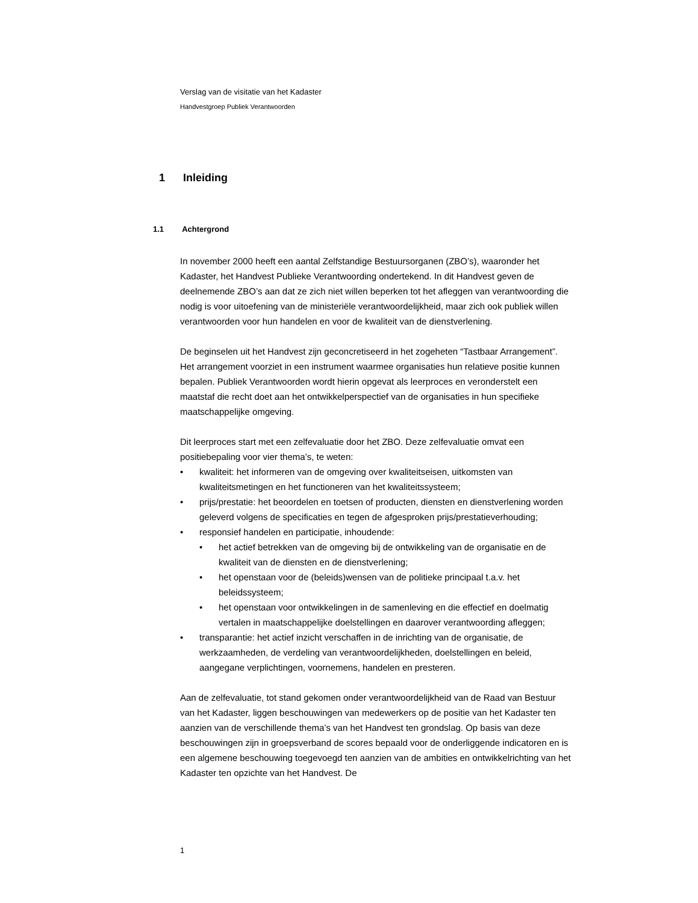Verslag van de visitatie van het Kadaster
Handvestgroep Publiek Verantwoorden
1 Inleiding
1.1 Achtergrond
In november 2000 heeft een aantal Zelfstandige Bestuursorganen (ZBO’s), waaronder het Kadaster, het Handvest Publieke Verantwoording ondertekend. In dit Handvest geven de deelnemende ZBO’s aan dat ze zich niet willen beperken tot het afleggen van verantwoording die nodig is voor uitoefening van de ministeriële verantwoordelijkheid, maar zich ook publiek willen verantwoorden voor hun handelen en voor de kwaliteit van de dienstverlening.
De beginselen uit het Handvest zijn geconcretiseerd in het zogeheten “Tastbaar Arrangement”. Het arrangement voorziet in een instrument waarmee organisaties hun relatieve positie kunnen bepalen. Publiek Verantwoorden wordt hierin opgevat als leerproces en veronderstelt een maatstaf die recht doet aan het ontwikkelperspectief van de organisaties in hun specifieke maatschappelijke omgeving.
Dit leerproces start met een zelfevaluatie door het ZBO. Deze zelfevaluatie omvat een positiebepaling voor vier thema’s, te weten:
kwaliteit: het informeren van de omgeving over kwaliteitseisen, uitkomsten van kwaliteitsmetingen en het functioneren van het kwaliteitssysteem;
prijs/prestatie: het beoordelen en toetsen of producten, diensten en dienstverlening worden geleverd volgens de specificaties en tegen de afgesproken prijs/prestatieverhouding;
responsief handelen en participatie, inhoudende:
het actief betrekken van de omgeving bij de ontwikkeling van de organisatie en de kwaliteit van de diensten en de dienstverlening;
het openstaan voor de (beleids)wensen van de politieke principaal t.a.v. het beleidssysteem;
het openstaan voor ontwikkelingen in de samenleving en die effectief en doelmatig vertalen in maatschappelijke doelstellingen en daarover verantwoording afleggen;
transparantie: het actief inzicht verschaffen in de inrichting van de organisatie, de werkzaamheden, de verdeling van verantwoordelijkheden, doelstellingen en beleid, aangegane verplichtingen, voornemens, handelen en presteren.
Aan de zelfevaluatie, tot stand gekomen onder verantwoordelijkheid van de Raad van Bestuur van het Kadaster, liggen beschouwingen van medewerkers op de positie van het Kadaster ten aanzien van de verschillende thema’s van het Handvest ten grondslag. Op basis van deze beschouwingen zijn in groepsverband de scores bepaald voor de onderliggende indicatoren en is een algemene beschouwing toegevoegd ten aanzien van de ambities en ontwikkelrichting van het Kadaster ten opzichte van het Handvest. De
1